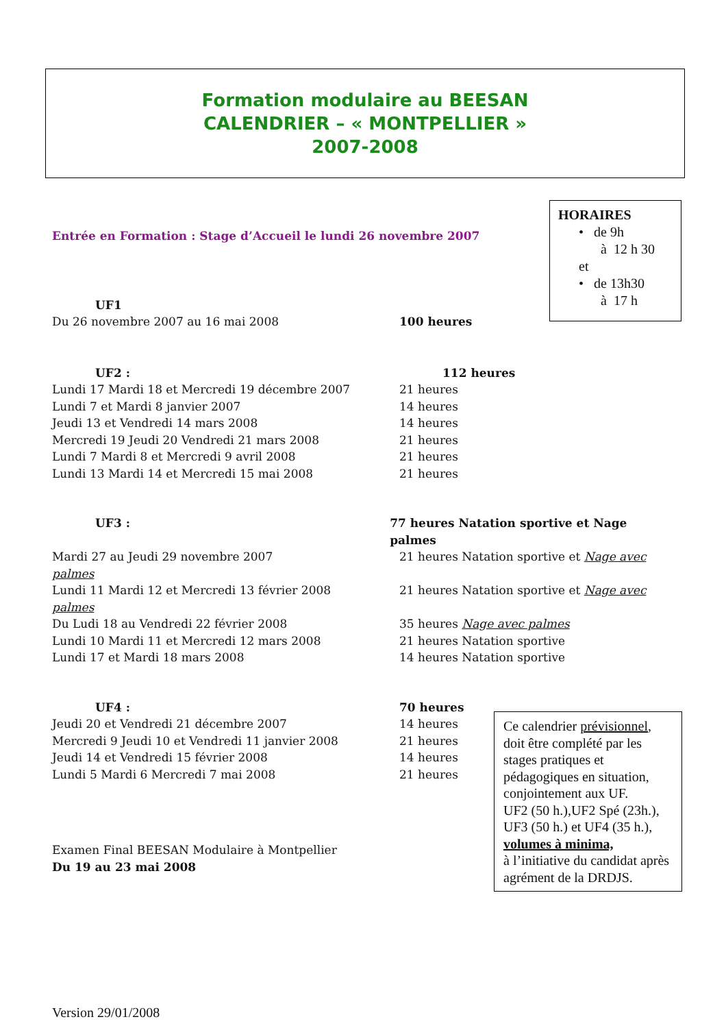Formation modulaire au BEESAN
CALENDRIER – « MONTPELLIER »
2007-2008
Entrée en Formation : Stage d’Accueil le lundi 26 novembre 2007
UF1
Du 26 novembre 2007 au 16 mai 2008 100 heures
UF2 : 112 heures
Lundi 17 Mardi 18 et Mercredi 19 décembre 2007 21 heures
Lundi 7 et Mardi 8 janvier 2007 14 heures
Jeudi 13 et Vendredi 14 mars 2008 14 heures
Mercredi 19 Jeudi 20 Vendredi 21 mars 2008 21 heures
Lundi 7 Mardi 8 et Mercredi 9 avril 2008 21 heures
Lundi 13 Mardi 14 et Mercredi 15 mai 2008 21 heures
UF3 : 77 heures Natation sportive et Nage palmes
Mardi 27 au Jeudi 29 novembre 2007 21 heures Natation sportive et Nage avec
palmes
Lundi 11 Mardi 12 et Mercredi 13 février 2008 21 heures Natation sportive et Nage avec
palmes
Du Ludi 18 au Vendredi 22 février 2008 35 heures Nage avec palmes
Lundi 10 Mardi 11 et Mercredi 12 mars 2008 21 heures Natation sportive
Lundi 17 et Mardi 18 mars 2008 14 heures Natation sportive
UF4 : 70 heures
Jeudi 20 et Vendredi 21 décembre 2007 14 heures
Mercredi 9 Jeudi 10 et Vendredi 11 janvier 2008 21 heures
Jeudi 14 et Vendredi 15 février 2008 14 heures
Lundi 5 Mardi 6 Mercredi 7 mai 2008 21 heures
Examen Final BEESAN Modulaire à Montpellier
Du 19 au 23 mai 2008
Version 29/01/2008
HORAIRES
• de 9h
à 12 h 30
et
• de 13h30
à 17 h
Ce calendrier prévisionnel, doit être complété par les stages pratiques et pédagogiques en situation, conjointement aux UF.
UF2 (50 h.),UF2 Spé (23h.), UF3 (50 h.) et UF4 (35 h.), volumes à minima,
à l’initiative du candidat après agrément de la DRDJS.